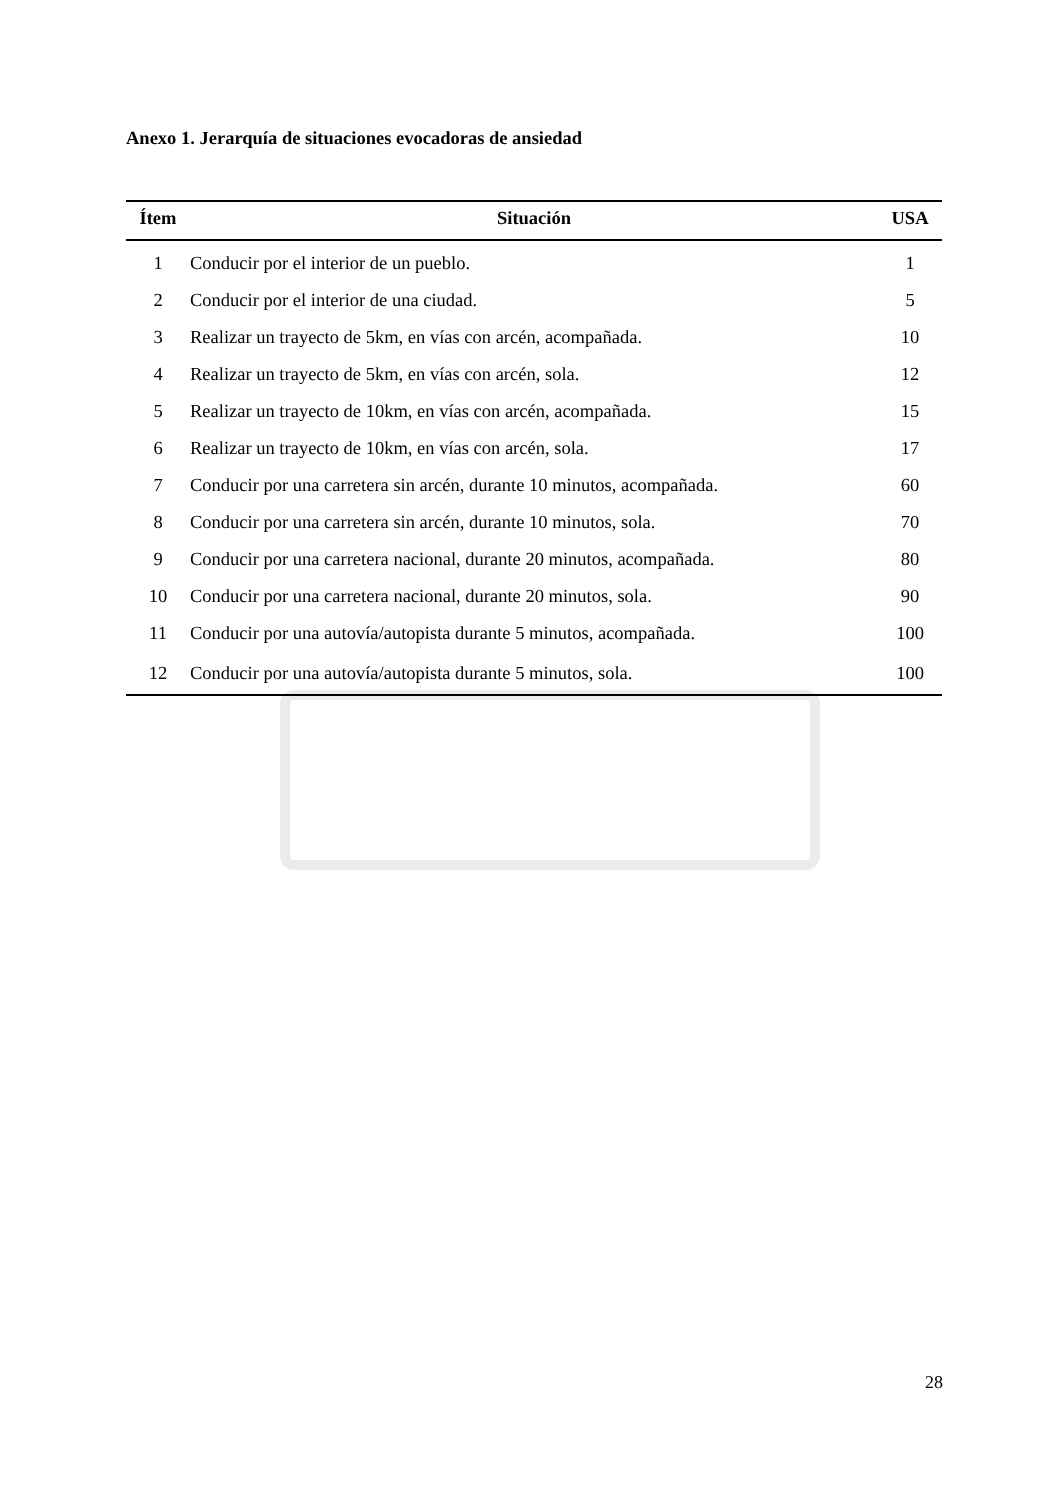Anexo 1. Jerarquía de situaciones evocadoras de ansiedad
| Ítem | Situación | USA |
| --- | --- | --- |
| 1 | Conducir por el interior de un pueblo. | 1 |
| 2 | Conducir por el interior de una ciudad. | 5 |
| 3 | Realizar un trayecto de 5km, en vías con arcén, acompañada. | 10 |
| 4 | Realizar un trayecto de 5km, en vías con arcén, sola. | 12 |
| 5 | Realizar un trayecto de 10km, en vías con arcén, acompañada. | 15 |
| 6 | Realizar un trayecto de 10km, en vías con arcén, sola. | 17 |
| 7 | Conducir por una carretera sin arcén, durante 10 minutos, acompañada. | 60 |
| 8 | Conducir por una carretera sin arcén, durante 10 minutos, sola. | 70 |
| 9 | Conducir por una carretera nacional, durante 20 minutos, acompañada. | 80 |
| 10 | Conducir por una carretera nacional, durante 20 minutos, sola. | 90 |
| 11 | Conducir por una autovía/autopista durante 5 minutos, acompañada. | 100 |
| 12 | Conducir por una autovía/autopista durante 5 minutos, sola. | 100 |
28